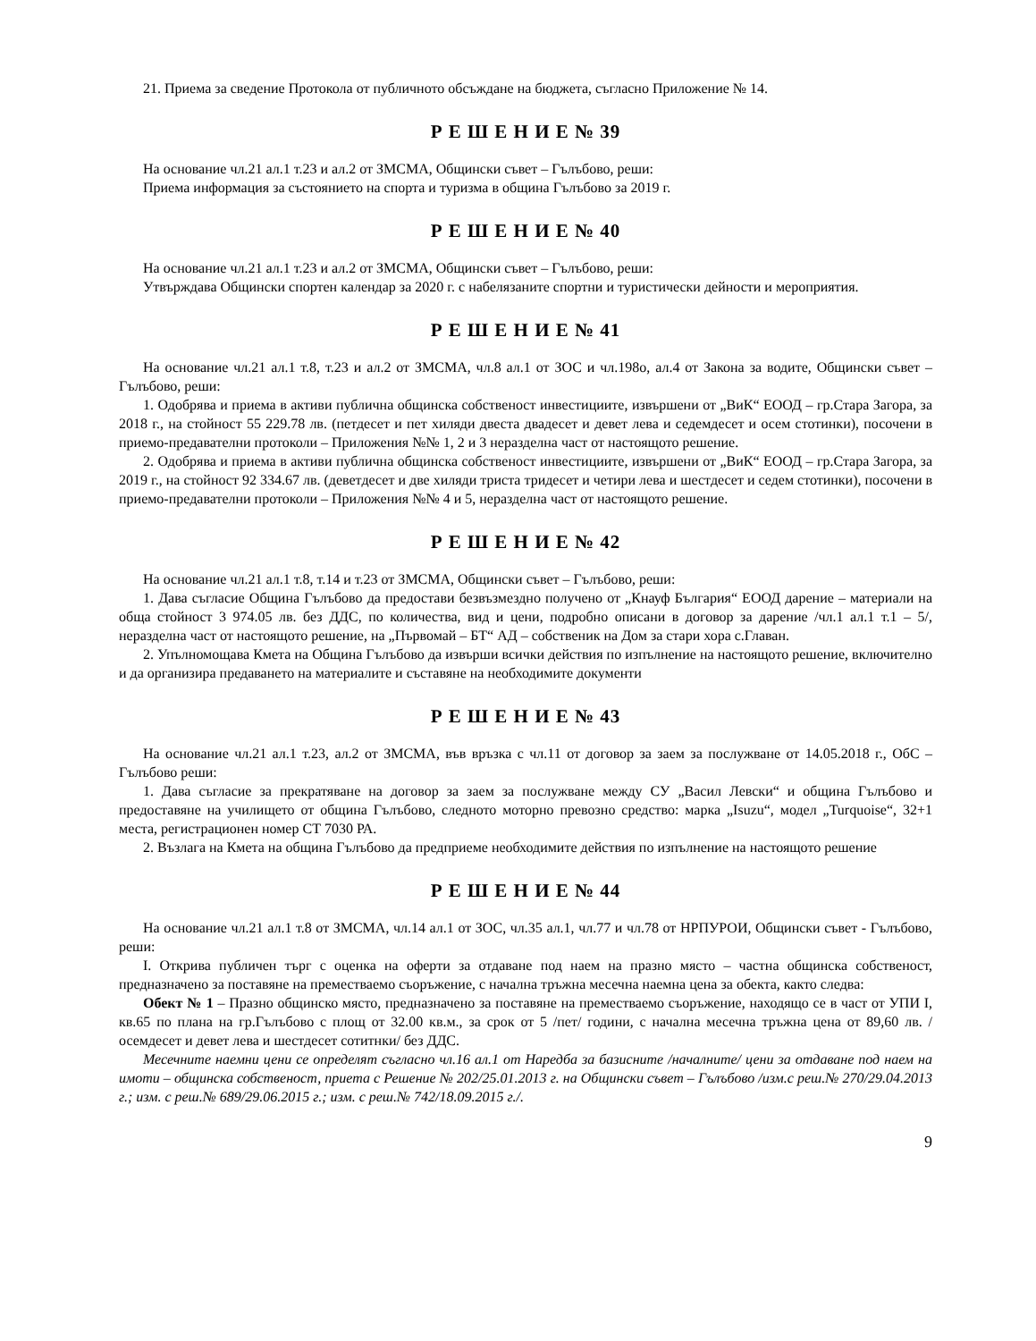21. Приема за сведение Протокола от публичното обсъждане на бюджета, съгласно Приложение № 14.
Р Е Ш Е Н И Е № 39
На основание чл.21 ал.1 т.23 и ал.2 от ЗМСМА, Общински съвет – Гълъбово, реши:
Приема информация за състоянието на спорта и туризма в община Гълъбово за 2019 г.
Р Е Ш Е Н И Е № 40
На основание чл.21 ал.1 т.23 и ал.2 от ЗМСМА, Общински съвет – Гълъбово, реши:
Утвърждава Общински спортен календар за 2020 г. с набелязаните спортни и туристически дейности и мероприятия.
Р Е Ш Е Н И Е № 41
На основание чл.21 ал.1 т.8, т.23 и ал.2 от ЗМСМА, чл.8 ал.1 от ЗОС и чл.198о, ал.4 от Закона за водите, Общински съвет – Гълъбово, реши:
1. Одобрява и приема в активи публична общинска собственост инвестициите, извършени от „ВиК“ ЕООД – гр.Стара Загора, за 2018 г., на стойност 55 229.78 лв. (петдесет и пет хиляди двеста двадесет и девет лева и седемдесет и осем стотинки), посочени в приемо-предавателни протоколи – Приложения №№ 1, 2 и 3 неразделна част от настоящото решение.
2. Одобрява и приема в активи публична общинска собственост инвестициите, извършени от „ВиК“ ЕООД – гр.Стара Загора, за 2019 г., на стойност 92 334.67 лв. (деветдесет и две хиляди триста тридесет и четири лева и шестдесет и седем стотинки), посочени в приемо-предавателни протоколи – Приложения №№ 4 и 5, неразделна част от настоящото решение.
Р Е Ш Е Н И Е № 42
На основание чл.21 ал.1 т.8, т.14 и т.23 от ЗМСМА, Общински съвет – Гълъбово, реши:
1. Дава съгласие Община Гълъбово да предостави безвъзмездно получено от „Кнауф България“ ЕООД дарение – материали на обща стойност 3 974.05 лв. без ДДС, по количества, вид и цени, подробно описани в договор за дарение /чл.1 ал.1 т.1 – 5/, неразделна част от настоящото решение, на „Първомай – БТ“ АД – собственик на Дом за стари хора с.Главан.
2. Упълномощава Кмета на Община Гълъбово да извърши всички действия по изпълнение на настоящото решение, включително и да организира предаването на материалите и съставяне на необходимите документи
Р Е Ш Е Н И Е № 43
На основание чл.21 ал.1 т.23, ал.2 от ЗМСМА, във връзка с чл.11 от договор за заем за послужване от 14.05.2018 г., ОбС – Гълъбово реши:
1. Дава съгласие за прекратяване на договор за заем за послужване между СУ „Васил Левски“ и община Гълъбово и предоставяне на училището от община Гълъбово, следното моторно превозно средство: марка „Isuzu“, модел „Turquoise“, 32+1 места, регистрационен номер СТ 7030 РА.
2. Възлага на Кмета на община Гълъбово да предприеме необходимите действия по изпълнение на настоящото решение
Р Е Ш Е Н И Е № 44
На основание чл.21 ал.1 т.8 от ЗМСМА, чл.14 ал.1 от ЗОС, чл.35 ал.1, чл.77 и чл.78 от НРПУРОИ, Общински съвет - Гълъбово, реши:
I. Открива публичен търг с оценка на оферти за отдаване под наем на празно място – частна общинска собственост, предназначено за поставяне на преместваемо съоръжение, с начална тръжна месечна наемна цена за обекта, както следва:
Обект № 1 – Празно общинско място, предназначено за поставяне на преместваемо съоръжение, находящо се в част от УПИ I, кв.65 по плана на гр.Гълъбово с площ от 32.00 кв.м., за срок от 5 /пет/ години, с начална месечна тръжна цена от 89,60 лв. /осемдесет и девет лева и шестдесет сотитнки/ без ДДС.
Месечните наемни цени се определят съгласно чл.16 ал.1 от Наредба за базисните /началните/ цени за отдаване под наем на имоти – общинска собственост, приета с Решение № 202/25.01.2013 г. на Общински съвет – Гълъбово /изм.с реш.№ 270/29.04.2013 г.; изм. с реш.№ 689/29.06.2015 г.; изм. с реш.№ 742/18.09.2015 г./.
9